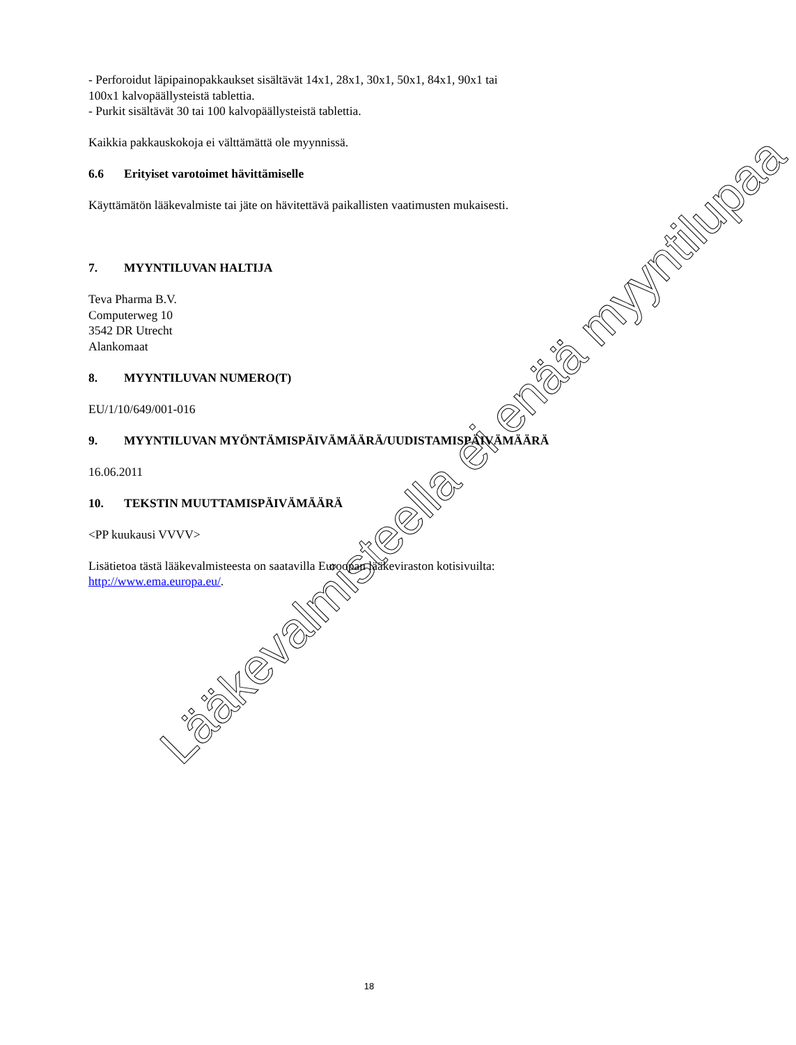- Perforoidut läpipainopakkaukset sisältävät 14x1, 28x1, 30x1, 50x1, 84x1, 90x1 tai
100x1 kalvopäällysteistä tablettia.
- Purkit sisältävät 30 tai 100 kalvopäällysteistä tablettia.
Kaikkia pakkauskokoja ei välttämättä ole myynnissä.
6.6 Erityiset varotoimet hävittämiselle
Käyttämätön lääkevalmiste tai jäte on hävitettävä paikallisten vaatimusten mukaisesti.
7. MYYNTILUVAN HALTIJA
Teva Pharma B.V.
Computerweg 10
3542 DR Utrecht
Alankomaat
8. MYYNTILUVAN NUMERO(T)
EU/1/10/649/001-016
9. MYYNTILUVAN MYÖNTÄMISPÄIVÄMÄÄRÄ/UUDISTAMISPÄIVÄMÄÄRÄ
16.06.2011
10. TEKSTIN MUUTTAMISPÄIVÄMÄÄRÄ
<PP kuukausi VVVV>
Lisätietoa tästä lääkevalmisteesta on saatavilla Euroopan lääkeviraston kotisivuilta:
http://www.ema.europa.eu/.
Lääkevalmisteella ei enää myyntilupaa
18